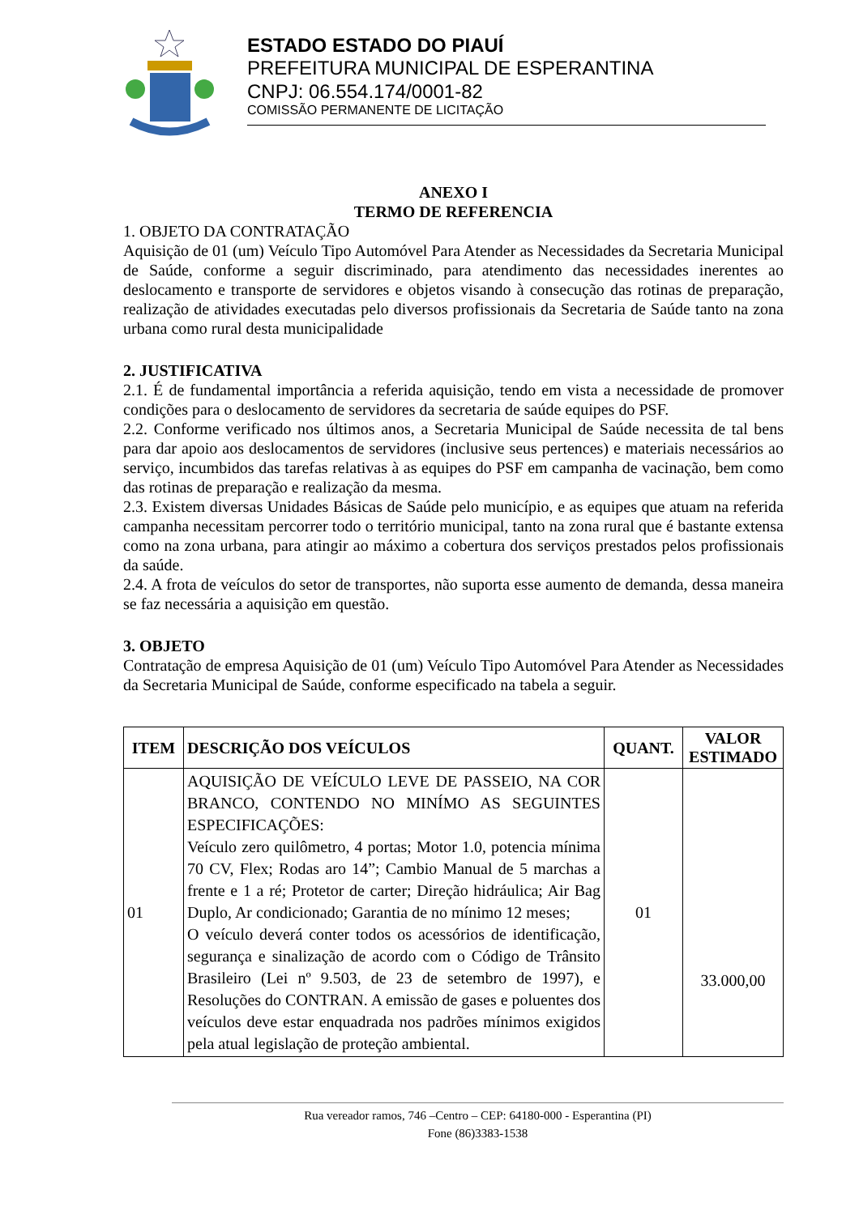ESTADO ESTADO DO PIAUÍ
PREFEITURA MUNICIPAL DE ESPERANTINA
CNPJ: 06.554.174/0001-82
COMISSÃO PERMANENTE DE LICITAÇÃO
ANEXO I
TERMO DE REFERENCIA
1. OBJETO DA CONTRATAÇÃO
Aquisição de 01 (um) Veículo Tipo Automóvel Para Atender as Necessidades da Secretaria Municipal de Saúde, conforme a seguir discriminado, para atendimento das necessidades inerentes ao deslocamento e transporte de servidores e objetos visando à consecução das rotinas de preparação, realização de atividades executadas pelo diversos profissionais da Secretaria de Saúde tanto na zona urbana como rural desta municipalidade
2. JUSTIFICATIVA
2.1. É de fundamental importância a referida aquisição, tendo em vista a necessidade de promover condições para o deslocamento de servidores da secretaria de saúde equipes do PSF.
2.2. Conforme verificado nos últimos anos, a Secretaria Municipal de Saúde necessita de tal bens para dar apoio aos deslocamentos de servidores (inclusive seus pertences) e materiais necessários ao serviço, incumbidos das tarefas relativas à as equipes do PSF em campanha de vacinação, bem como das rotinas de preparação e realização da mesma.
2.3. Existem diversas Unidades Básicas de Saúde pelo município, e as equipes que atuam na referida campanha necessitam percorrer todo o território municipal, tanto na zona rural que é bastante extensa como na zona urbana, para atingir ao máximo a cobertura dos serviços prestados pelos profissionais da saúde.
2.4. A frota de veículos do setor de transportes, não suporta esse aumento de demanda, dessa maneira se faz necessária a aquisição em questão.
3. OBJETO
Contratação de empresa Aquisição de 01 (um) Veículo Tipo Automóvel Para Atender as Necessidades da Secretaria Municipal de Saúde, conforme especificado na tabela a seguir.
| ITEM | DESCRIÇÃO DOS VEÍCULOS | QUANT. | VALOR ESTIMADO |
| --- | --- | --- | --- |
| 01 | AQUISIÇÃO DE VEÍCULO LEVE DE PASSEIO, NA COR BRANCO, CONTENDO NO MINÍMO AS SEGUINTES ESPECIFICAÇÕES: Veículo zero quilômetro, 4 portas; Motor 1.0, potencia mínima 70 CV, Flex; Rodas aro 14”; Cambio Manual de 5 marchas a frente e 1 a ré; Protetor de carter; Direção hidráulica; Air Bag Duplo, Ar condicionado; Garantia de no mínimo 12 meses; O veículo deverá conter todos os acessórios de identificação, segurança e sinalização de acordo com o Código de Trânsito Brasileiro (Lei nº 9.503, de 23 de setembro de 1997), e Resoluções do CONTRAN. A emissão de gases e poluentes dos veículos deve estar enquadrada nos padrões mínimos exigidos pela atual legislação de proteção ambiental. | 01 | 33.000,00 |
Rua vereador ramos, 746 –Centro – CEP: 64180-000 - Esperantina (PI)
Fone (86)3383-1538